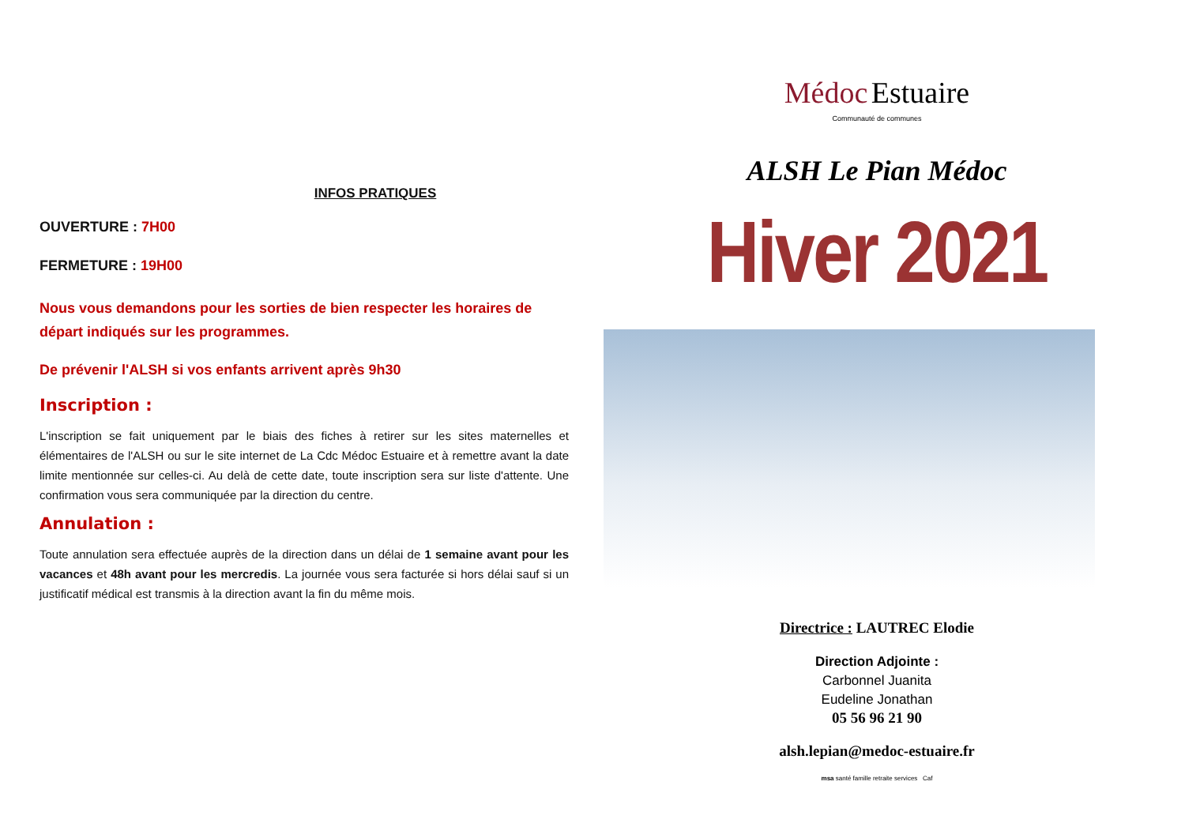INFOS PRATIQUES
OUVERTURE : 7H00
FERMETURE : 19H00
Nous vous demandons pour les sorties de bien respecter les horaires de départ indiqués sur les programmes.
De prévenir l'ALSH si vos enfants arrivent après 9h30
Inscription :
L'inscription se fait uniquement par le biais des fiches à retirer sur les sites maternelles et élémentaires de l'ALSH ou sur le site internet de La Cdc Médoc Estuaire et à remettre avant la date limite mentionnée sur celles-ci. Au delà de cette date, toute inscription sera sur liste d'attente. Une confirmation vous sera communiquée par la direction du centre.
Annulation :
Toute annulation sera effectuée auprès de la direction dans un délai de 1 semaine avant pour les vacances et 48h avant pour les mercredis. La journée vous sera facturée si hors délai sauf si un justificatif médical est transmis à la direction avant la fin du même mois.
Médoc Estuaire
Communauté de communes
ALSH Le Pian Médoc
Hiver 2021
Directrice : LAUTREC Elodie
Direction Adjointe :
Carbonnel Juanita
Eudeline Jonathan
05 56 96 21 90
alsh.lepian@medoc-estuaire.fr
msa santé famille retraite services Caf